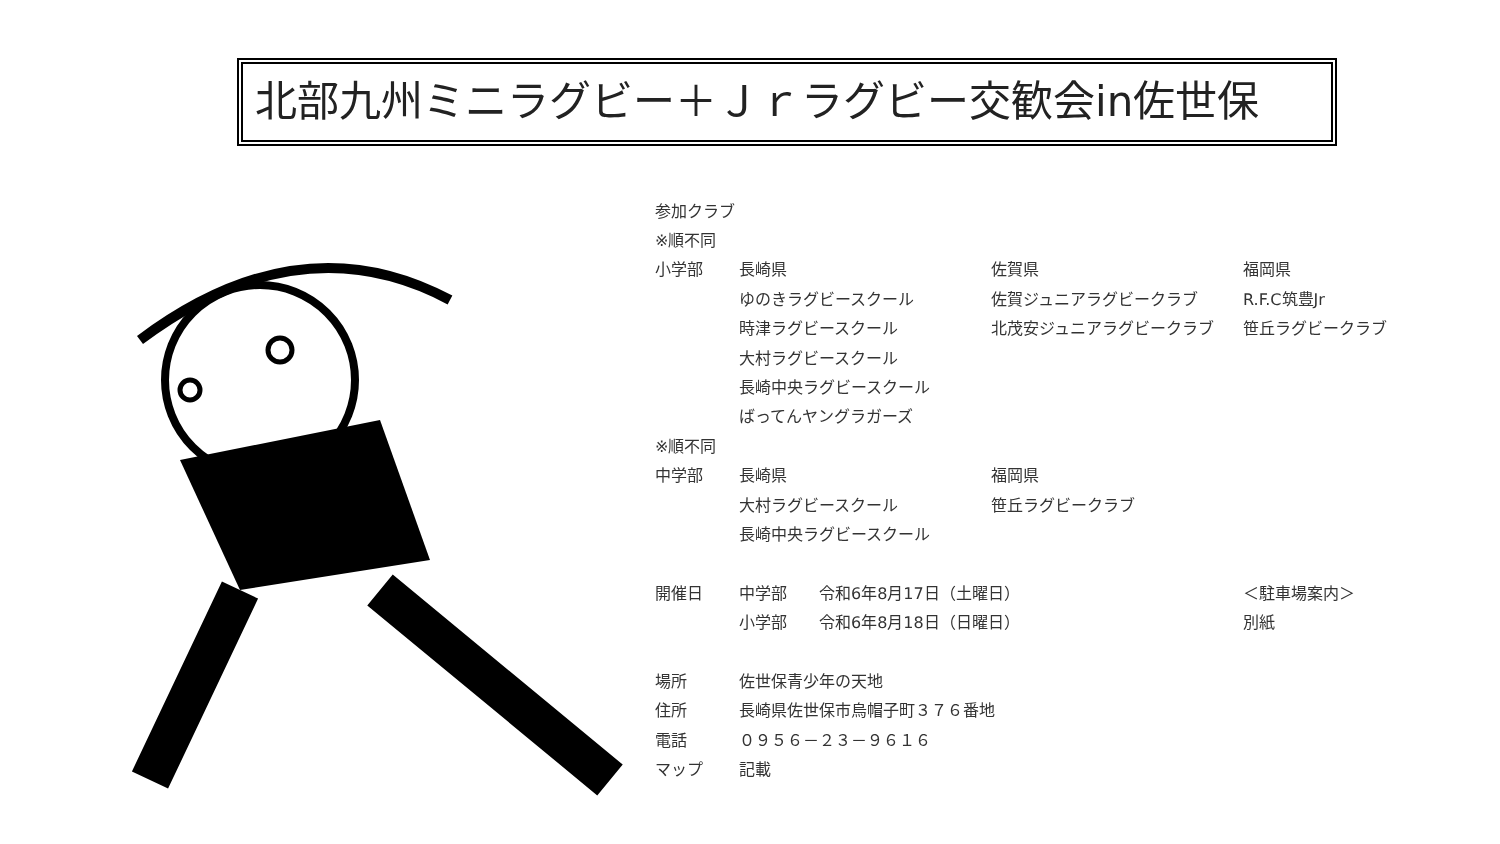北部九州ミニラグビー＋Ｊｒラグビー交歓会in佐世保
| 参加クラブ | | | |
| ※順不同 | | | |
| 小学部 | 長崎県 | 佐賀県 | 福岡県 |
| | ゆのきラグビースクール | 佐賀ジュニアラグビークラブ | R.F.C筑豊Jr |
| | 時津ラグビースクール | 北茂安ジュニアラグビークラブ | 笹丘ラグビークラブ |
| | 大村ラグビースクール | | |
| | 長崎中央ラグビースクール | | |
| | ばってんヤングラガーズ | | |
| ※順不同 | | | |
| 中学部 | 長崎県 | 福岡県 | |
| | 大村ラグビースクール | 笹丘ラグビークラブ | |
| | 長崎中央ラグビースクール | | |
| 開催日 | 中学部 令和6年8月17日（土曜日） | | ＜駐車場案内＞ |
| | 小学部 令和6年8月18日（日曜日） | | 別紙 |
| 場所 | 佐世保青少年の天地 | | |
| 住所 | 長崎県佐世保市烏帽子町３７６番地 | | |
| 電話 | ０９５６－２３－９６１６ | | |
| マップ | 記載 | | |